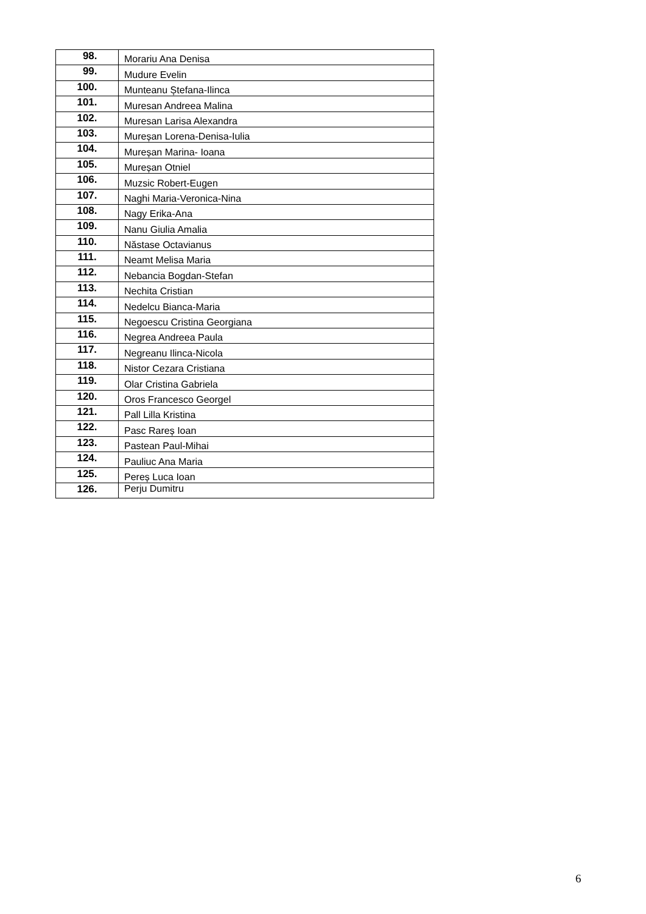| 98. | Morariu Ana Denisa |
| 99. | Mudure Evelin |
| 100. | Munteanu Ștefana-Ilinca |
| 101. | Muresan Andreea Malina |
| 102. | Muresan Larisa Alexandra |
| 103. | Mureșan Lorena-Denisa-Iulia |
| 104. | Mureșan Marina- Ioana |
| 105. | Mureșan Otniel |
| 106. | Muzsic Robert-Eugen |
| 107. | Naghi Maria-Veronica-Nina |
| 108. | Nagy Erika-Ana |
| 109. | Nanu Giulia Amalia |
| 110. | Năstase Octavianus |
| 111. | Neamt Melisa Maria |
| 112. | Nebancia Bogdan-Stefan |
| 113. | Nechita Cristian |
| 114. | Nedelcu Bianca-Maria |
| 115. | Negoescu Cristina Georgiana |
| 116. | Negrea Andreea Paula |
| 117. | Negreanu Ilinca-Nicola |
| 118. | Nistor Cezara Cristiana |
| 119. | Olar Cristina Gabriela |
| 120. | Oros Francesco Georgel |
| 121. | Pall Lilla Kristina |
| 122. | Pasc Rareș Ioan |
| 123. | Pastean Paul-Mihai |
| 124. | Pauliuc Ana Maria |
| 125. | Pereș Luca Ioan |
| 126. | Perju Dumitru |
6